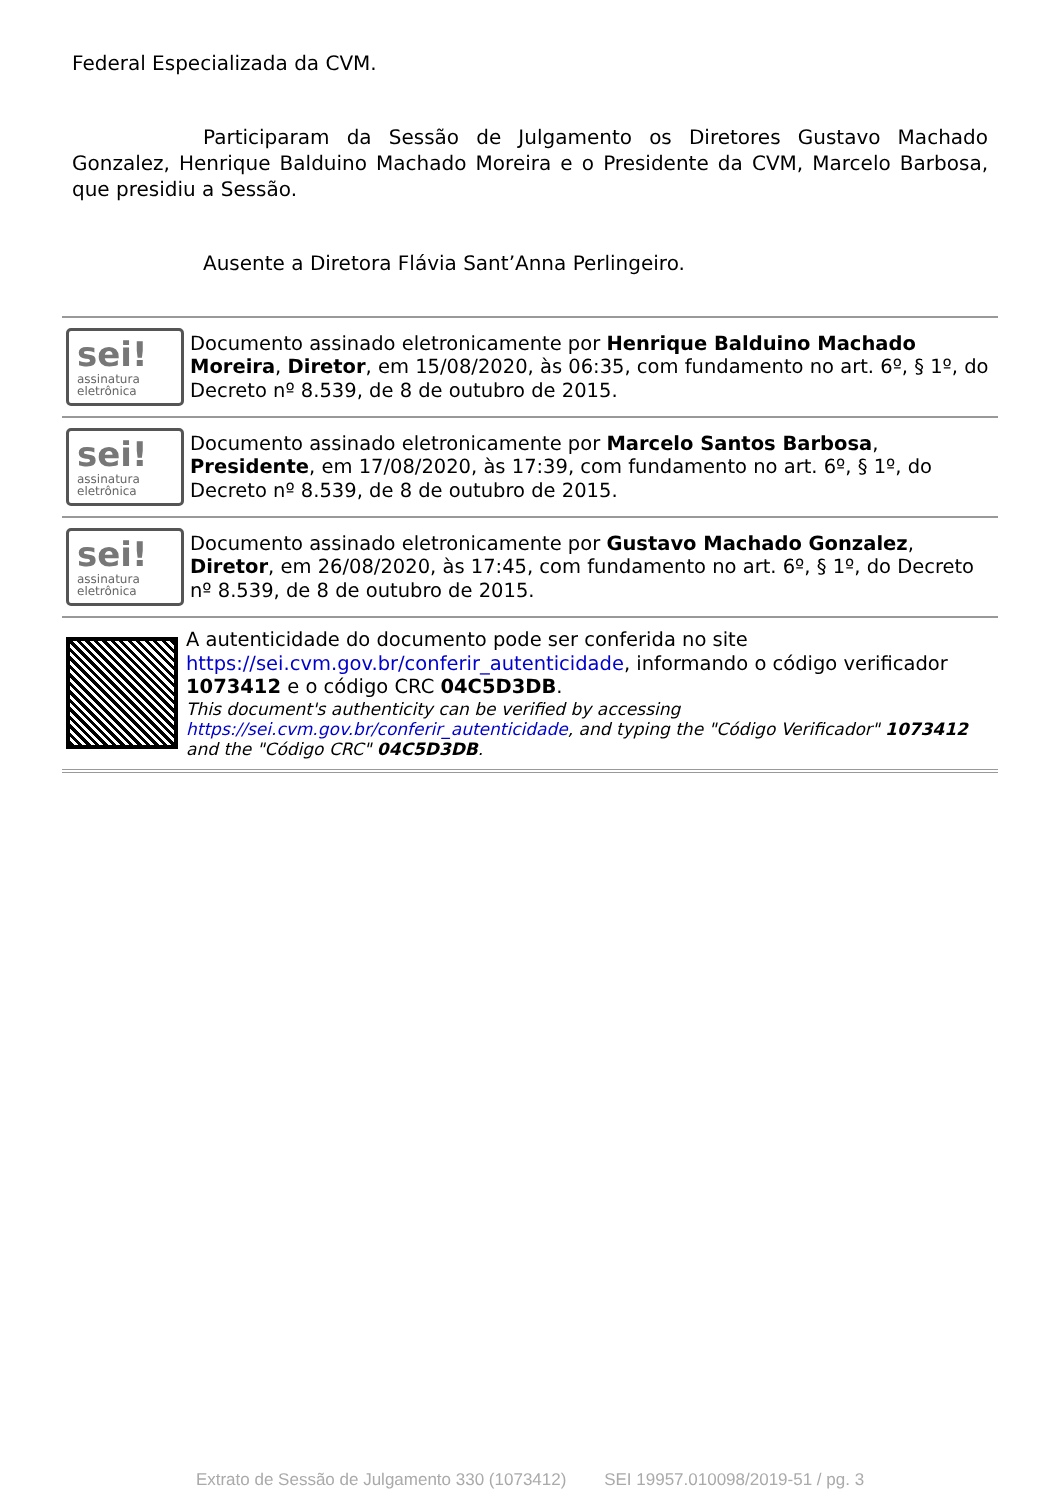Federal Especializada da CVM.
Participaram da Sessão de Julgamento os Diretores Gustavo Machado Gonzalez, Henrique Balduino Machado Moreira e o Presidente da CVM, Marcelo Barbosa, que presidiu a Sessão.
Ausente a Diretora Flávia Sant’Anna Perlingeiro.
sei!
assinatura
eletrônica
Documento assinado eletronicamente por Henrique Balduino Machado Moreira, Diretor, em 15/08/2020, às 06:35, com fundamento no art. 6º, § 1º, do Decreto nº 8.539, de 8 de outubro de 2015.
sei!
assinatura
eletrônica
Documento assinado eletronicamente por Marcelo Santos Barbosa, Presidente, em 17/08/2020, às 17:39, com fundamento no art. 6º, § 1º, do Decreto nº 8.539, de 8 de outubro de 2015.
sei!
assinatura
eletrônica
Documento assinado eletronicamente por Gustavo Machado Gonzalez, Diretor, em 26/08/2020, às 17:45, com fundamento no art. 6º, § 1º, do Decreto nº 8.539, de 8 de outubro de 2015.
A autenticidade do documento pode ser conferida no site https://sei.cvm.gov.br/conferir_autenticidade, informando o código verificador 1073412 e o código CRC 04C5D3DB.
This document's authenticity can be verified by accessing https://sei.cvm.gov.br/conferir_autenticidade, and typing the "Código Verificador" 1073412 and the "Código CRC" 04C5D3DB.
Extrato de Sessão de Julgamento 330 (1073412) SEI 19957.010098/2019-51 / pg. 3